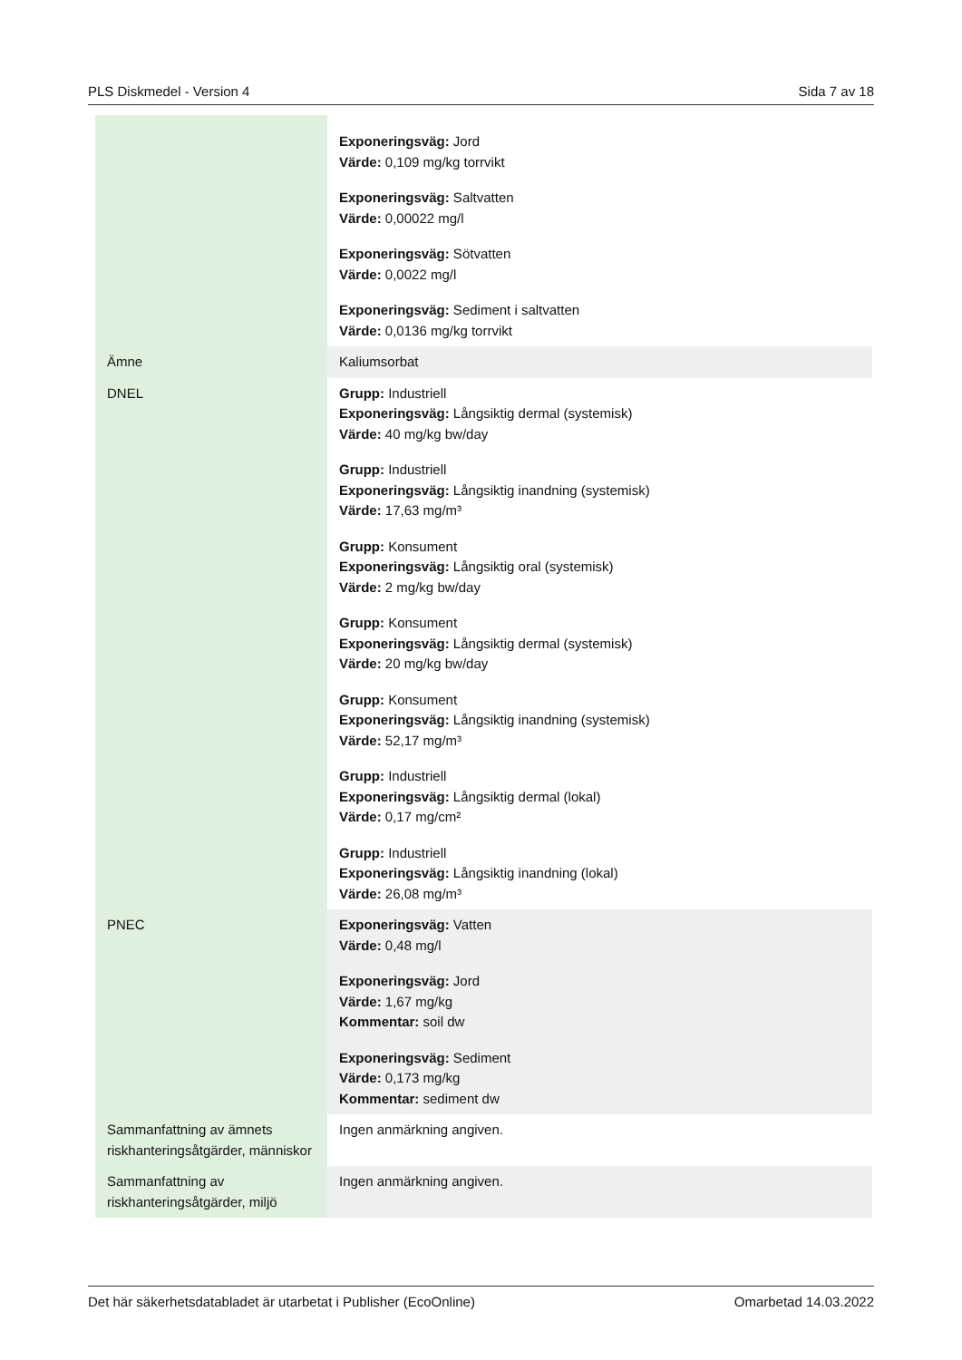PLS Diskmedel - Version 4 Sida 7 av 18
| | Exponeringsväg: Jord Värde: 0,109 mg/kg torrvikt Exponeringsväg: Saltvatten Värde: 0,00022 mg/l Exponeringsväg: Sötvatten Värde: 0,0022 mg/l Exponeringsväg: Sediment i saltvatten Värde: 0,0136 mg/kg torrvikt |
| Ämne | Kaliumsorbat |
| DNEL | Grupp: Industriell Exponeringsväg: Långsiktig dermal (systemisk) Värde: 40 mg/kg bw/day Grupp: Industriell Exponeringsväg: Långsiktig inandning (systemisk) Värde: 17,63 mg/m³ Grupp: Konsument Exponeringsväg: Långsiktig oral (systemisk) Värde: 2 mg/kg bw/day Grupp: Konsument Exponeringsväg: Långsiktig dermal (systemisk) Värde: 20 mg/kg bw/day Grupp: Konsument Exponeringsväg: Långsiktig inandning (systemisk) Värde: 52,17 mg/m³ Grupp: Industriell Exponeringsväg: Långsiktig dermal (lokal) Värde: 0,17 mg/cm² Grupp: Industriell Exponeringsväg: Långsiktig inandning (lokal) Värde: 26,08 mg/m³ |
| PNEC | Exponeringsväg: Vatten Värde: 0,48 mg/l Exponeringsväg: Jord Värde: 1,67 mg/kg Kommentar: soil dw Exponeringsväg: Sediment Värde: 0,173 mg/kg Kommentar: sediment dw |
| Sammanfattning av ämnets riskhanteringsåtgärder, människor | Ingen anmärkning angiven. |
| Sammanfattning av riskhanteringsåtgärder, miljö | Ingen anmärkning angiven. |
Det här säkerhetsdatabladet är utarbetat i Publisher (EcoOnline) Omarbetad 14.03.2022